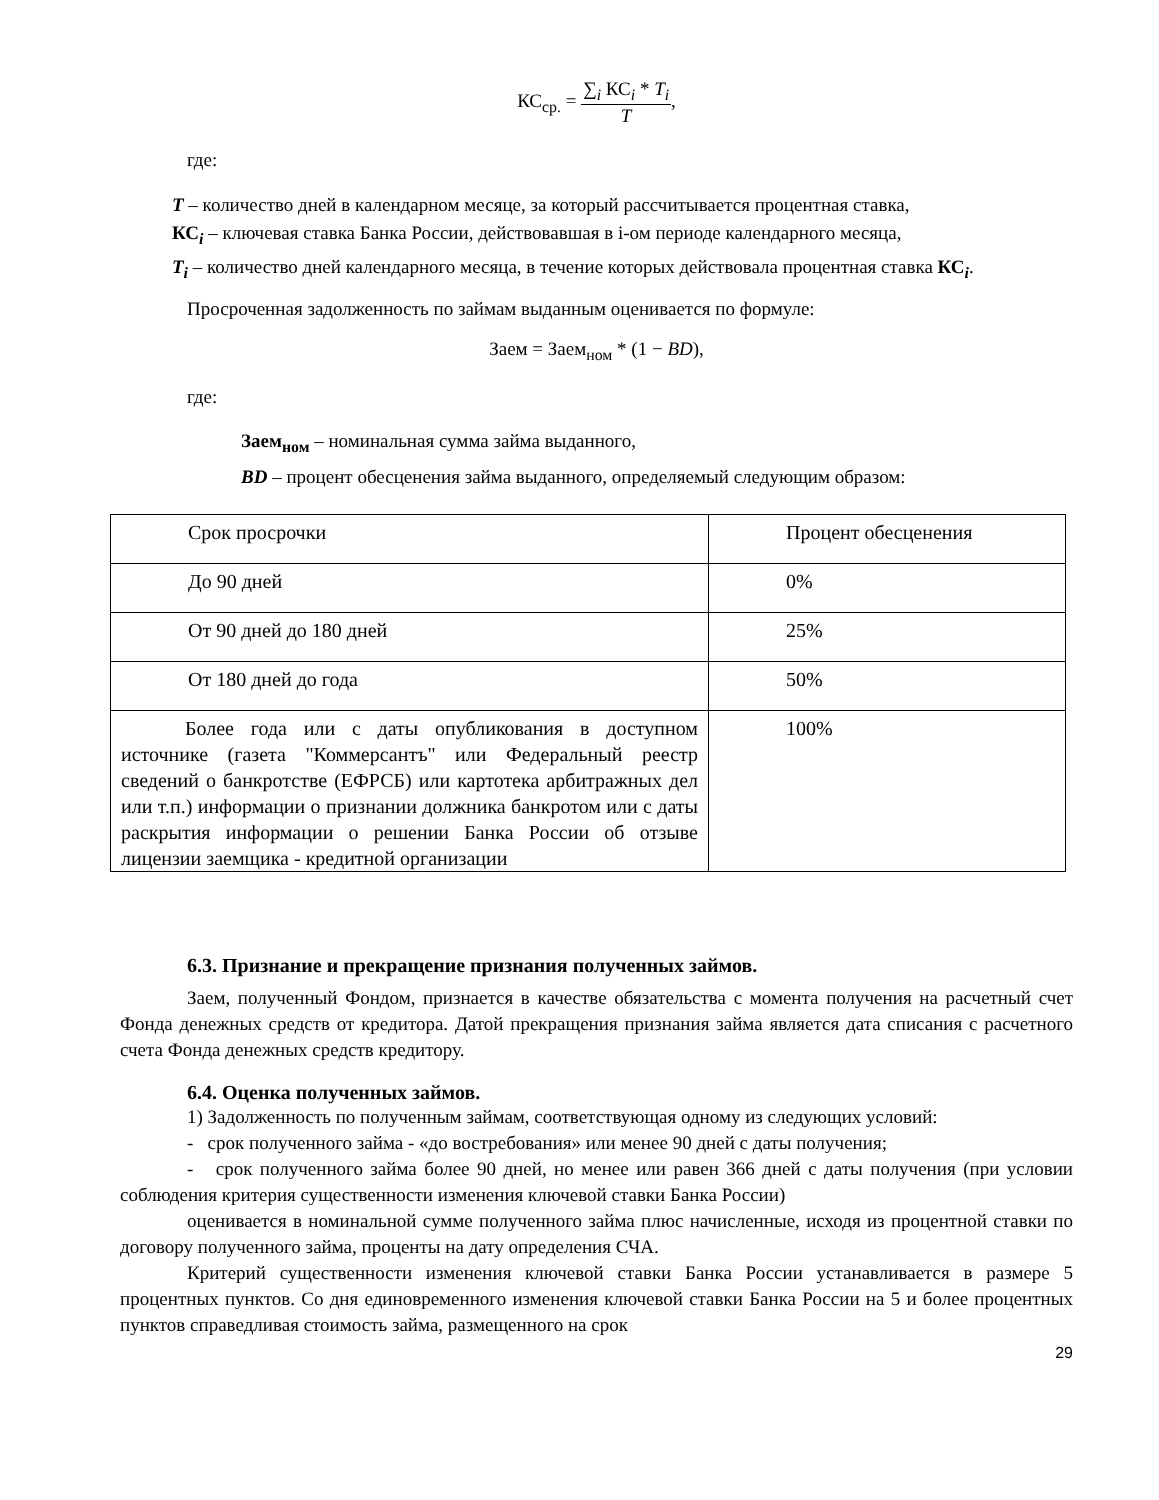КС<sub>ср.</sub> = ∑<sub>i</sub> КС<sub>i</sub> * T<sub>i</sub> T,
где:
T – количество дней в календарном месяце, за который рассчитывается процентная ставка,
КС<sub>i</sub> – ключевая ставка Банка России, действовавшая в i-ом периоде календарного месяца,
T<sub>i</sub> – количество дней календарного месяца, в течение которых действовала процентная ставка КС<sub>i</sub>.
Просроченная задолженность по займам выданным оценивается по формуле:
Заем = Заем<sub>ном</sub> * (1 − BD),
где:
Заем<sub>ном</sub> – номинальная сумма займа выданного,
BD – процент обесценения займа выданного, определяемый следующим образом:
| Срок просрочки | Процент обесценения |
| До 90 дней | 0% |
| От 90 дней до 180 дней | 25% |
| От 180 дней до года | 50% |
| Более года или с даты опубликования в доступном источнике (газета "Коммерсантъ" или Федеральный реестр сведений о банкротстве (ЕФРСБ) или картотека арбитражных дел или т.п.) информации о признании должника банкротом или с даты раскрытия информации о решении Банка России об отзыве лицензии заемщика - кредитной организации | 100% |
6.3. Признание и прекращение признания полученных займов.
Заем, полученный Фондом, признается в качестве обязательства с момента получения на расчетный счет Фонда денежных средств от кредитора. Датой прекращения признания займа является дата списания с расчетного счета Фонда денежных средств кредитору.
6.4. Оценка полученных займов.
1) Задолженность по полученным займам, соответствующая одному из следующих условий:
- срок полученного займа - «до востребования» или менее 90 дней с даты получения;
- срок полученного займа более 90 дней, но менее или равен 366 дней с даты получения (при условии соблюдения критерия существенности изменения ключевой ставки Банка России)
оценивается в номинальной сумме полученного займа плюс начисленные, исходя из процентной ставки по договору полученного займа, проценты на дату определения СЧА.
Критерий существенности изменения ключевой ставки Банка России устанавливается в размере 5 процентных пунктов. Со дня единовременного изменения ключевой ставки Банка России на 5 и более процентных пунктов справедливая стоимость займа, размещенного на срок
29